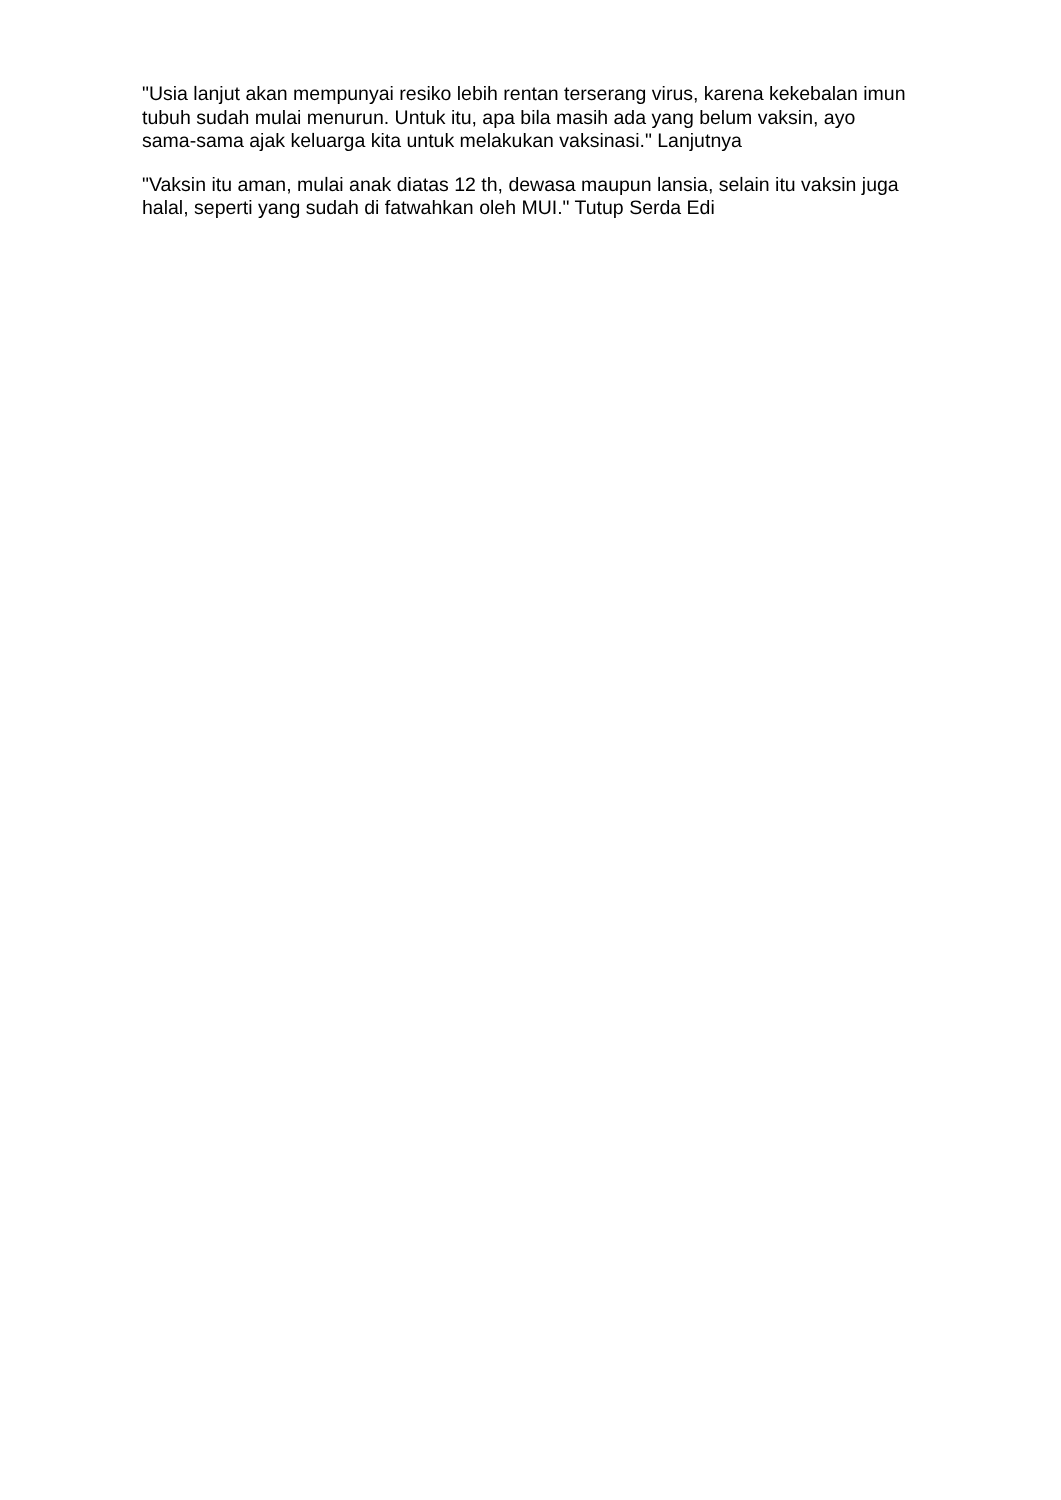"Usia lanjut akan mempunyai resiko lebih rentan terserang virus, karena kekebalan imun tubuh sudah mulai menurun. Untuk itu, apa bila masih ada yang belum vaksin, ayo sama-sama ajak keluarga kita untuk melakukan vaksinasi." Lanjutnya
"Vaksin itu aman, mulai anak diatas 12 th, dewasa maupun lansia, selain itu vaksin juga halal, seperti yang sudah di fatwahkan oleh MUI." Tutup Serda Edi